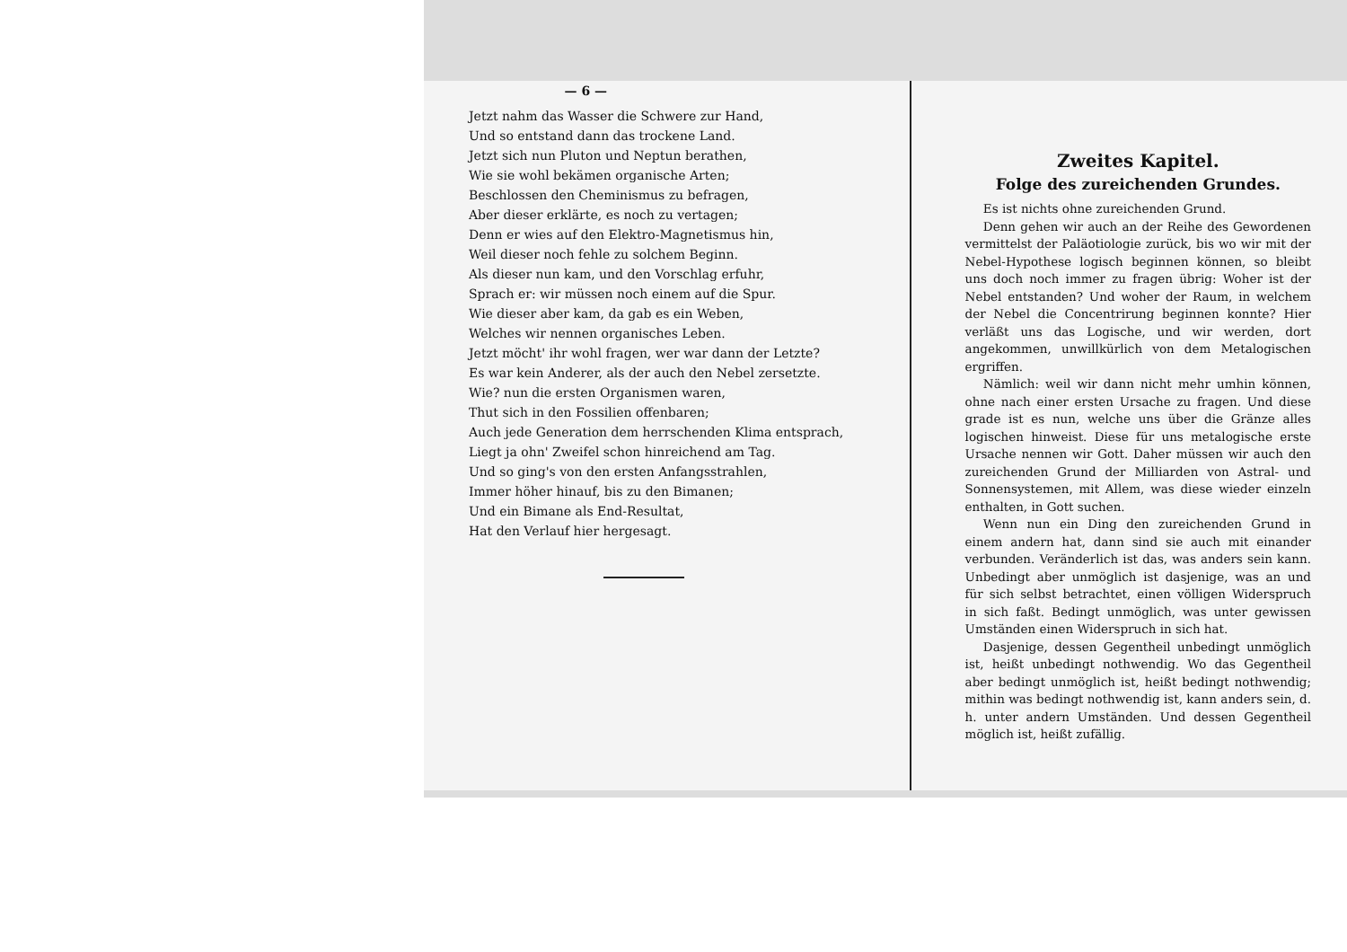— 6 —
Jetzt nahm das Wasser die Schwere zur Hand,
Und so entstand dann das trockene Land.
Jetzt sich nun Pluton und Neptun berathen,
Wie sie wohl bekämen organische Arten;
Beschlossen den Cheminismus zu befragen,
Aber dieser erklärte, es noch zu vertagen;
Denn er wies auf den Elektro-Magnetismus hin,
Weil dieser noch fehle zu solchem Beginn.
Als dieser nun kam, und den Vorschlag erfuhr,
Sprach er: wir müssen noch einem auf die Spur.
Wie dieser aber kam, da gab es ein Weben,
Welches wir nennen organisches Leben.
Jetzt möcht' ihr wohl fragen, wer war dann der Letzte?
Es war kein Anderer, als der auch den Nebel zersetzte.
Wie? nun die ersten Organismen waren,
Thut sich in den Fossilien offenbaren;
Auch jede Generation dem herrschenden Klima entsprach,
Liegt ja ohn' Zweifel schon hinreichend am Tag.
Und so ging's von den ersten Anfangsstrahlen,
Immer höher hinauf, bis zu den Bimanen;
Und ein Bimane als End-Resultat,
Hat den Verlauf hier hergesagt.
Zweites Kapitel.
Folge des zureichenden Grundes.
Es ist nichts ohne zureichenden Grund.
Denn gehen wir auch an der Reihe des Gewordenen vermittelst der Paläotiologie zurück, bis wo wir mit der Nebel-Hypothese logisch beginnen können, so bleibt uns doch noch immer zu fragen übrig: Woher ist der Nebel entstanden? Und woher der Raum, in welchem der Nebel die Concentrirung beginnen konnte? Hier verläßt uns das Logische, und wir werden, dort angekommen, unwillkürlich von dem Metalogischen ergriffen.
Nämlich: weil wir dann nicht mehr umhin können, ohne nach einer ersten Ursache zu fragen. Und diese grade ist es nun, welche uns über die Gränze alles logischen hinweist. Diese für uns metalogische erste Ursache nennen wir Gott. Daher müssen wir auch den zureichenden Grund der Milliarden von Astral- und Sonnensystemen, mit Allem, was diese wieder einzeln enthalten, in Gott suchen.
Wenn nun ein Ding den zureichenden Grund in einem andern hat, dann sind sie auch mit einander verbunden. Veränderlich ist das, was anders sein kann. Unbedingt aber unmöglich ist dasjenige, was an und für sich selbst betrachtet, einen völligen Widerspruch in sich faßt. Bedingt unmöglich, was unter gewissen Umständen einen Widerspruch in sich hat.
Dasjenige, dessen Gegentheil unbedingt unmöglich ist, heißt unbedingt nothwendig. Wo das Gegentheil aber bedingt unmöglich ist, heißt bedingt nothwendig; mithin was bedingt nothwendig ist, kann anders sein, d. h. unter andern Umständen. Und dessen Gegentheil möglich ist, heißt zufällig.